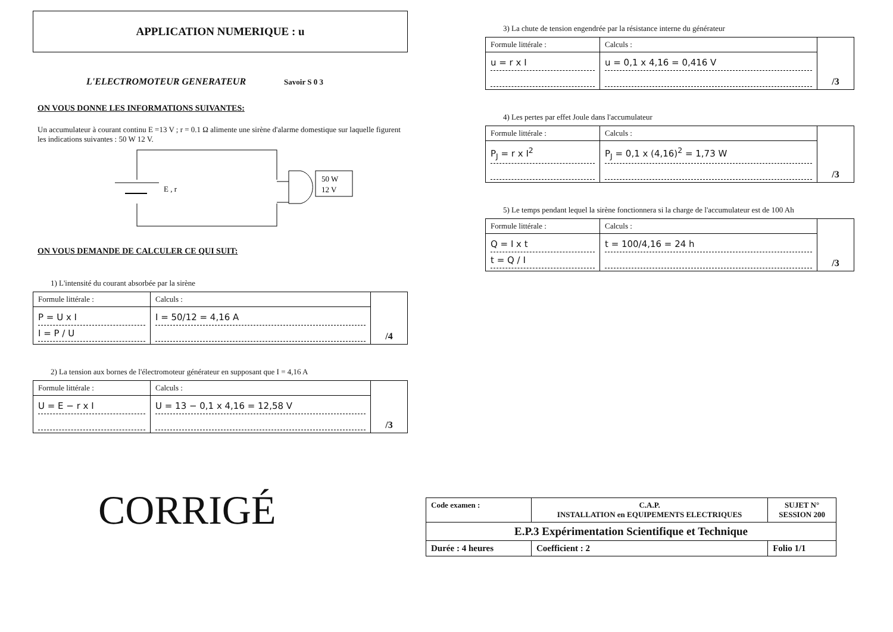APPLICATION NUMERIQUE : u
L'ELECTROMOTEUR GENERATEUR Savoir S 0 3
ON VOUS DONNE LES INFORMATIONS SUIVANTES:
Un accumulateur à courant continu E =13 V ; r = 0.1 Ω alimente une sirène d'alarme domestique sur laquelle figurent les indications suivantes : 50 W 12 V.
E , r
50 W
12 V
ON VOUS DEMANDE DE CALCULER CE QUI SUIT:
1) L'intensité du courant absorbée par la sirène
| Formule littérale : | Calculs : | /4 |
| P = U x I I = P / U | I = 50/12 = 4,16 A | |
2) La tension aux bornes de l'électromoteur générateur en supposant que I = 4,16 A
| Formule littérale : | Calculs : | /3 |
| U = E − r x I | U = 13 − 0,1 x 4,16 = 12,58 V | |
CORRIGÉ
3) La chute de tension engendrée par la résistance interne du générateur
| Formule littérale : | Calculs : | /3 |
| u = r x I | u = 0,1 x 4,16 = 0,416 V | |
4) Les pertes par effet Joule dans l'accumulateur
| Formule littérale : | Calculs : | /3 |
| P<sub>J</sub> = r x I<sup>2</sup> | P<sub>J</sub> = 0,1 x (4,16)<sup>2</sup> = 1,73 W | |
5) Le temps pendant lequel la sirène fonctionnera si la charge de l'accumulateur est de 100 Ah
| Formule littérale : | Calculs : | /3 |
| Q = I x t t = Q / I | t = 100/4,16 = 24 h | |
| Code examen : | C.A.P. INSTALLATION en EQUIPEMENTS ELECTRIQUES | SUJET N° SESSION 200 |
| E.P.3 Expérimentation Scientifique et Technique | | |
| Durée : 4 heures | Coefficient : 2 | Folio 1/1 |